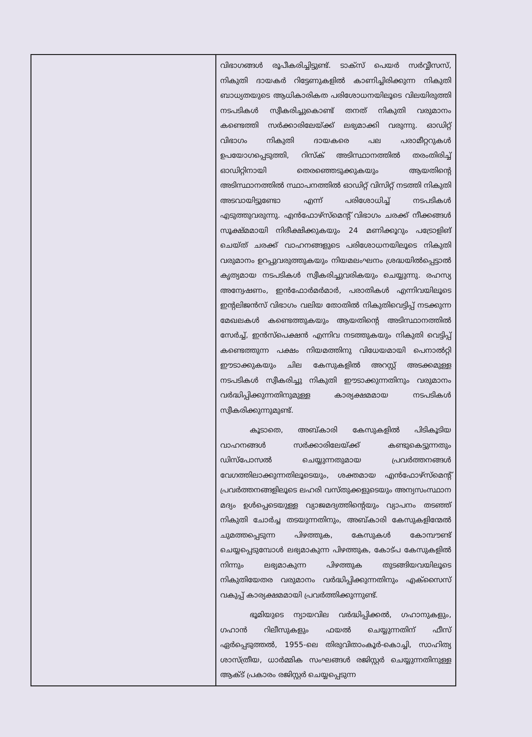| | വിഭാഗങ്ങൾ രൂപീകരിച്ചിട്ടുണ്ട്. ടാക്സ് പെയർ സർവ്വീസസ്, നികുതി ദായകർ റിട്ടേണുകളിൽ കാണിച്ചിരിക്കുന്ന നികുതി ബാധ്യതയുടെ ആധികാരികത പരിശോധനയിലൂടെ വിലയിരുത്തി നടപടികൾ സ്വീകരിച്ചുകൊണ്ട് തനത് നികുതി വരുമാനം കണ്ടെത്തി സർക്കാരിലേയ്ക്ക് ലഭ്യമാക്കി വരുന്നു. ഓഡിറ്റ് വിഭാഗം നികുതി ദായകരെ പല പരാമീറ്ററുകൾ ഉപയോഗപ്പെടുത്തി, റിസ്ക് അടിസ്ഥാനത്തിൽ തരംതിരിച്ച് ഓഡിറ്റിനായി തെരഞ്ഞെടുക്കുകയും ആയതിന്റെ അടിസ്ഥാനത്തിൽ സ്ഥാപനത്തിൽ ഓഡിറ്റ് വിസിറ്റ് നടത്തി നികുതി അടവായിട്ടുണ്ടോ എന്ന് പരിശോധിച്ച് നടപടികൾ എടുത്തുവരുന്നു. എൻഫോഴ്സ്മെന്റ് വിഭാഗം ചരക്ക് നീക്കങ്ങൾ സൂക്ഷ്മമായി നിരീക്ഷിക്കുകയും 24 മണിക്കൂറും പട്രോളിങ് ചെയ്ത് ചരക്ക് വാഹനങ്ങളുടെ പരിശോധനയിലൂടെ നികുതി വരുമാനം ഉറപ്പുവരുത്തുകയും നിയമലംഘനം ശ്രദ്ധയിൽപ്പെട്ടാൽ കൃത്യമായ നടപടികൾ സ്വീകരിച്ചുവരികയും ചെയ്യുന്നു. രഹസ്യ അന്വേഷണം, ഇൻഫോർമർമാർ, പരാതികൾ എന്നിവയിലൂടെ ഇന്റലിജൻസ് വിഭാഗം വലിയ തോതിൽ നികുതിവെട്ടിപ്പ് നടക്കുന്ന മേഖലകൾ കണ്ടെത്തുകയും ആയതിന്റെ അടിസ്ഥാനത്തിൽ സേർച്ച്, ഇൻസ്പെക്ഷൻ എന്നിവ നടത്തുകയും നികുതി വെട്ടിപ്പ് കണ്ടെത്തുന്ന പക്ഷം നിയമത്തിനു വിധേയമായി പെനാൽറ്റി ഈടാക്കുകയും ചില കേസുകളിൽ അറസ്റ്റ് അടക്കമുള്ള നടപടികൾ സ്വീകരിച്ചു നികുതി ഈടാക്കുന്നതിനും വരുമാനം വർദ്ധിപ്പിക്കുന്നതിനുമുള്ള കാര്യക്ഷമമായ നടപടികൾ സ്വീകരിക്കുന്നുമുണ്ട്. കൂടാതെ, അബ്കാരി കേസുകളിൽ പിടികൂടിയ വാഹനങ്ങൾ സർക്കാരിലേയ്ക്ക് കണ്ടുകെട്ടുന്നതും ഡിസ്പോസൽ ചെയ്യുന്നതുമായ പ്രവർത്തനങ്ങൾ വേഗത്തിലാക്കുന്നതിലൂടെയും, ശക്തമായ എൻഫോഴ്സ്മെന്റ് പ്രവർത്തനങ്ങളിലൂടെ ലഹരി വസ്തുക്കളുടെയും അന്യസംസ്ഥാന മദ്യം ഉൾപ്പെടെയുള്ള വ്യാജമദ്യത്തിന്റെയും വ്യാപനം തടഞ്ഞ് നികുതി ചോർച്ച തടയുന്നതിനും, അബ്കാരി കേസുകളിന്മേൽ ചുമത്തപ്പെടുന്ന പിഴത്തുക, കേസുകൾ കോമ്പൗണ്ട് ചെയ്യപ്പെടുമ്പോൾ ലഭ്യമാകുന്ന പിഴത്തുക, കോട്പ കേസുകളിൽ നിന്നും ലഭ്യമാകുന്ന പിഴത്തുക തുടങ്ങിയവയിലൂടെ നികുതിയേതര വരുമാനം വർദ്ധിപ്പിക്കുന്നതിനും എക്സൈസ് വകുപ്പ് കാര്യക്ഷമമായി പ്രവർത്തിക്കുന്നുണ്ട്. ഭൂമിയുടെ ന്യായവില വർദ്ധിപ്പിക്കൽ, ഗഹാനുകളും, ഗഹാൻ റിലീസുകളും ഫയൽ ചെയ്യുന്നതിന് ഫീസ് ഏർപ്പെടുത്തൽ, 1955-ലെ തിരുവിതാംകൂർ-കൊച്ചി, സാഹിത്യ ശാസ്ത്രീയ, ധാർമ്മിക സംഘങ്ങൾ രജിസ്റ്റർ ചെയ്യുന്നതിനുള്ള ആക്ട് പ്രകാരം രജിസ്റ്റർ ചെയ്യപ്പെടുന്ന |